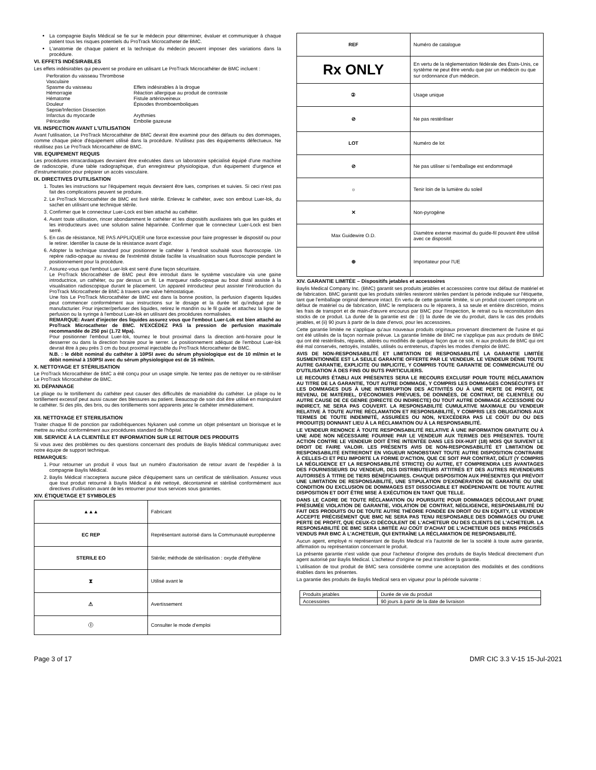La compagnie Baylis Médical se fie sur le médecin pour déterminer, évaluer et communiquer à chaque patient tous les risques potentiels du ProTrack Microcatheter de BMC.
L'anatomie de chaque patient et la technique du médecin peuvent imposer des variations dans la procédure.
VI. EFFETS INDÉSIRABLES
Les effets indésirables qui peuvent se produire en utilisant Le ProTrack Microcathéter de BMC incluent :
Perforation du vaisseau Thrombose Vasculaire Spasme du vaisseau Effets indésirables à la drogue Hémorragie Réaction allergique au produit de contraste Hématome Fistule artérioveineux Douleur Épisodes thromboemboliques Sepsie/Infection Dissection Infarctus du myocarde Arythmies Péricardite Embolie gazeuse
VII. INSPECTION AVANT L'UTILISATION
Avant l'utilisation, Le ProTrack Microcathéter de BMC devrait être examiné pour des défauts ou des dommages, comme chaque pièce d'équipement utilisé dans la procédure. N'utilisez pas des équipements défectueux. Ne réutilisez pas Le ProTrack Microcathéter de BMC.
VIII. EQUIPEMENT REQUIS
Les procédures intracardiaques devraient être exécutées dans un laboratoire spécialisé équipé d'une machine de radioscopie, d'une table radiographique, d'un enregistreur physiologique, d'un équipement d'urgence et d'instrumentation pour préparer un accès vasculaire.
IX. DIRECTIVES D'UTILISATION
1. Toutes les instructions sur l'équipement requis devraient être lues, comprises et suivies. Si ceci n'est pas fait des complications peuvent se produire.
2. Le ProTrack Microcathéter de BMC est livré stérile. Enlevez le cathéter, avec son embout Luer-lok, du sachet en utilisant une technique stérile.
3. Confirmer que le connecteur Luer-Lock est bien attaché au cathéter.
4. Avant toute utilisation, rincer abondamment le cathéter et les dispositifs auxiliaires tels que les guides et les introducteurs avec une solution saline héparinée. Confirmer que le connecteur Luer-Lock est bien serré.
5. En cas de résistance, NE PAS APPLIQUER une force excessive pour faire progresser le dispositif ou pour le retirer. Identifier la cause de la résistance avant d'agir.
6. Adopter la technique standard pour positionner le cathéter à l'endroit souhaité sous fluoroscopie. Un repère radio-opaque au niveau de l'extrémité distale facilite la visualisation sous fluoroscopie pendant le positionnement pour la procédure.
7. Assurez-vous que l'embout Luer-lok est serré d'une façon sécuritaire.
Le ProTrack Microcathéter de BMC peut être introduit dans le système vasculaire via une gaine introductrice, un cathéter, ou par dessus un fil. Le marqueur radio-opaque au bout distal assiste à la visualisation radioscopique durant le placement. Un appareil introducteur peut assister l'introduction du ProTrack Microcatheter de BMC à travers une valve hémostatique.
Une fois Le ProTrack Microcathéter de BMC est dans la bonne position, la perfusion d'agents liquides peut commencer conformément aux instructions sur le dosage et la durée tel qu'indiqué par le manufacturier. Pour injecter/perfuser des liquides, retirez le mandrin ou le fil guide et attachez la ligne de perfusion ou la syringe à l'embout Luer-lok en utilisant des procédures normalisées.
REMARQUE: Avant d'injecter des liquides assurez vous que l'embout Luer-Lok est bien attaché au ProTrack Microcatheter de BMC. N'EXCÉDEZ PAS la pression de perfusion maximale recommandée de 250 psi (1.72 Mpa).
Pour positionner l'embout Luer-lok, tournez le bout proximal dans la direction anti-horaire pour le desserrer ou dans la direction horaire pour le serrer. Le positionnement adéquat de l'embout Luer-lok devrait être à peu près 3 cm du bout proximal injectable du ProTrack Microcatheter de BMC.
N.B. : le débit nominal du cathéter à 10PSI avec du sérum physiologique est de 10 ml/min et le débit nominal à 150PSI avec du sérum physiologique est de 16 ml/min.
X. NETTOYAGE ET STÉRILISATION
Le ProTrack Microcathéter de BMC a été conçu pour un usage simple. Ne tentez pas de nettoyer ou re-stériliser Le ProTrack Microcathéter de BMC.
XI. DÉPANNAGE
Le pliage ou le tortillement du cathéter peut causer des difficultés de maniabilité du cathéter. Le pilage ou le tortillement excessif peut aussi causer des blessures au patient. Beaucoup de soin doit être utilisé en manipulant le cathéter. Si des plis, des bris, ou des tortillements sont apparents jetez le cathéter immédiatement.
XII. NETTOYAGE ET STERILISATION
Traiter chaque fil de ponction par radiofréquences Nykanen usé comme un objet présentant un biorisque et le mettre au rebut conformément aux procédures standard de l'hôpital.
XIII. SERVICE À LA CLIENTÈLE ET INFORMATION SUR LE RETOUR DES PRODUITS
Si vous avez des problèmes ou des questions concernant des produits de Baylis Médical communiquez avec notre équipe de support technique.
REMARQUES:
1. Pour retourner un produit il vous faut un numéro d'autorisation de retour avant de l'expédier à la compagnie Baylis Médical.
2. Baylis Médical n'acceptera aucune pièce d'équipement sans un certificat de stérilisation. Assurez vous que tout produit retourné à Baylis Médical a été nettoyé, décontaminé et stérilisé conformément aux directives d'utilisation avant de les retourner pour tous services sous garanties.
XIV. ÉTIQUETAGE ET SYMBOLES
| ▲▲▲ | Fabricant |
| EC REP | Représentant autorisé dans la Communauté européenne |
| STERILE EO | Stérile; méthode de stérilisation : oxyde d'éthylène |
| ⧗ | Utilisé avant le |
| ⚠ | Avertissement |
| ⓘ | Consulter le mode d'emploi |
| REF | Numéro de catalogue |
| Rx ONLY | En vertu de la réglementation fédérale des États-Unis, ce système ne peut être vendu que par un médecin ou que sur ordonnance d'un médecin. |
| ② | Usage unique |
| ⊘ | Ne pas restériliser |
| LOT | Numéro de lot |
| ⊘ | Ne pas utiliser si l'emballage est endommagé |
| ☼ | Tenir loin de la lumière du soleil |
| ✕ | Non-pyrogène |
| Max Guidewire O.D. | Diamètre externe maximal du guide-fil pouvant être utilisé avec ce dispositif. |
| ⊕ | Importateur pour l'UE |
XIV. GARANTIE LIMITÉE – Dispositifs jetables et accessoires
Baylis Medical Company Inc. (BMC) garantit ses produits jetables et accessoires contre tout défaut de matériel et de fabrication. BMC garantit que les produits stériles resteront stériles pendant la période indiquée sur l'étiquette, tant que l'emballage original demeure intact. En vertu de cette garantie limitée, si un produit couvert comporte un défaut de matériel ou de fabrication, BMC le remplacera ou le réparera, à sa seule et entière discrétion, moins les frais de transport et de main-d'œuvre encourus par BMC pour l'inspection, le retrait ou la reconstitution des stocks de ce produit. La durée de la garantie est de : (i) la durée de vie du produit, dans le cas des produits jetables, et (ii) 90 jours à partir de la date d'envoi, pour les accessoires.
Cette garantie limitée ne s'applique qu'aux nouveaux produits originaux provenant directement de l'usine et qui ont été utilisés de la façon normale prévue. La garantie limitée de BMC ne s'applique pas aux produits de BMC qui ont été restérilisés, réparés, altérés ou modifiés de quelque façon que ce soit, ni aux produits de BMC qui ont été mal conservés, nettoyés, installés, utilisés ou entretenus, d'après les modes d'emploi de BMC.
AVIS DE NON-RESPONSABILITÉ ET LIMITATION DE RESPONSABILITÉ LA GARANTIE LIMITÉE SUSMENTIONNÉE EST LA SEULE GARANTIE OFFERTE PAR LE VENDEUR. LE VENDEUR DÉNIE TOUTE AUTRE GARANTIE, EXPLICITE OU IMPLICITE, Y COMPRIS TOUTE GARANTIE DE COMMERCIALITÉ OU D'UTILISATION À DES FINS OU BUTS PARTICULIERS.
LE RECOURS ÉTABLI AUX PRÉSENTES SERA LE RECOURS EXCLUSIF POUR TOUTE RÉCLAMATION AU TITRE DE LA GARANTIE, TOUT AUTRE DOMMAGE, Y COMPRIS LES DOMMAGES CONSÉCUTIFS ET LES DOMMAGES DUS À UNE INTERRUPTION DES ACTIVITÉS OU À UNE PERTE DE PROFIT, DE REVENU, DE MATÉRIEL, D'ÉCONOMIES PRÉVUES, DE DONNÉES, DE CONTRAT, DE CLIENTÈLE OU AUTRE CAUSE DE CE GENRE (DIRECTE OU INDIRECTE) OU TOUT AUTRE DOMMAGE ACCESSOIRE OU INDIRECT, NE SERA PAS COUVERT. LA RESPONSABILITÉ CUMULATIVE MAXIMALE DU VENDEUR RELATIVE À TOUTE AUTRE RÉCLAMATION ET RESPONSABILITÉ, Y COMPRIS LES OBLIGATIONS AUX TERMES DE TOUTE INDEMNITÉ, ASSURÉES OU NON, N'EXCÉDERA PAS LE COÛT DU OU DES PRODUIT(S) DONNANT LIEU À LA RÉCLAMATION OU À LA RESPONSABILITÉ.
LE VENDEUR RENONCE À TOUTE RESPONSABILITÉ RELATIVE À UNE INFORMATION GRATUITE OU À UNE AIDE NON NÉCESSAIRE FOURNIE PAR LE VENDEUR AUX TERMES DES PRÉSENTES. TOUTE ACTION CONTRE LE VENDEUR DOIT ÊTRE INTENTÉE DANS LES DIX-HUIT (18) MOIS QUI SUIVENT LE DROIT DE FAIRE VALOIR. LES PRÉSENTS AVIS DE NON-RESPONSABILITÉ ET LIMITATION DE RESPONSABILITÉ ENTRERONT EN VIGUEUR NONOBSTANT TOUTE AUTRE DISPOSITION CONTRAIRE À CELLES-CI ET PEU IMPORTE LA FORME D'ACTION, QUE CE SOIT PAR CONTRAT, DÉLIT (Y COMPRIS LA NÉGLIGENCE ET LA RESPONSABILITÉ STRICTE) OU AUTRE, ET COMPRENDRA LES AVANTAGES DES FOURNISSEURS DU VENDEUR, DES DISTRIBUTEURS ATTITRÉS ET DES AUTRES REVENDEURS AUTORISÉS À TITRE DE TIERS BÉNÉFICIAIRES. CHAQUE DISPOSITION AUX PRÉSENTES QUI PRÉVOIT UNE LIMITATION DE RESPONSABILITÉ, UNE STIPULATION D'EXONÉRATION DE GARANTIE OU UNE CONDITION OU EXCLUSION DE DOMMAGES EST DISSOCIABLE ET INDÉPENDANTE DE TOUTE AUTRE DISPOSITION ET DOIT ÊTRE MISE À EXÉCUTION EN TANT QUE TELLE.
DANS LE CADRE DE TOUTE RÉCLAMATION OU POURSUITE POUR DOMMAGES DÉCOULANT D'UNE PRÉSUMÉE VIOLATION DE GARANTIE, VIOLATION DE CONTRAT, NÉGLIGENCE, RESPONSABILITÉ DU FAIT DES PRODUITS OU DE TOUTE AUTRE THÉORIE FONDÉE EN DROIT OU EN EQUITY, LE VENDEUR ACCEPTE PRÉCISÉMENT QUE BMC NE SERA PAS TENU RESPONSABLE DES DOMMAGES OU D'UNE PERTE DE PROFIT, QUE CEUX-CI DÉCOULENT DE L'ACHETEUR OU DES CLIENTS DE L'ACHETEUR. LA RESPONSABILITÉ DE BMC SERA LIMITÉE AU COÛT D'ACHAT DE L'ACHETEUR DES BIENS PRÉCISÉS VENDUS PAR BMC À L'ACHETEUR, QUI ENTRAÎNE LA RÉCLAMATION DE RESPONSABILITÉ.
Aucun agent, employé ni représentant de Baylis Medical n'a l'autorité de lier la société à toute autre garantie, affirmation ou représentation concernant le produit.
La présente garantie n'est valide que pour l'acheteur d'origine des produits de Baylis Medical directement d'un agent autorisé par Baylis Medical. L'acheteur d'origine ne peut transférer la garantie.
L'utilisation de tout produit de BMC sera considérée comme une acceptation des modalités et des conditions établies dans les présentes.
La garantie des produits de Baylis Medical sera en vigueur pour la période suivante :
| Produits jetables | Durée de vie du produit |
| Accessoires | 90 jours à partir de la date de livraison |
Page 3 of 17 DMR CIC 3.3 V-15 15-Jul-2021